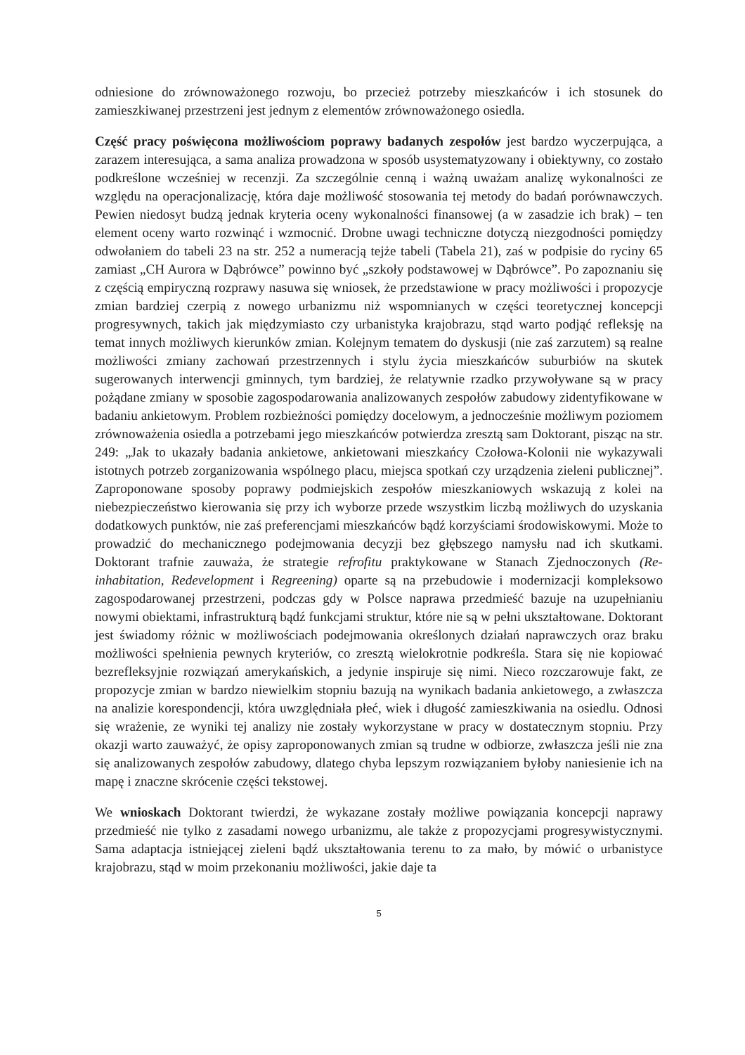odniesione do zrównoważonego rozwoju, bo przecież potrzeby mieszkańców i ich stosunek do zamieszkiwanej przestrzeni jest jednym z elementów zrównoważonego osiedla.
Część pracy poświęcona możliwościom poprawy badanych zespołów jest bardzo wyczerpująca, a zarazem interesująca, a sama analiza prowadzona w sposób usystematyzowany i obiektywny, co zostało podkreślone wcześniej w recenzji. Za szczególnie cenną i ważną uważam analizę wykonalności ze względu na operacjonalizację, która daje możliwość stosowania tej metody do badań porównawczych. Pewien niedosyt budzą jednak kryteria oceny wykonalności finansowej (a w zasadzie ich brak) – ten element oceny warto rozwinąć i wzmocnić. Drobne uwagi techniczne dotyczą niezgodności pomiędzy odwołaniem do tabeli 23 na str. 252 a numeracją tejże tabeli (Tabela 21), zaś w podpisie do ryciny 65 zamiast „CH Aurora w Dąbrówce” powinno być „szkoły podstawowej w Dąbrówce”. Po zapoznaniu się z częścią empiryczną rozprawy nasuwa się wniosek, że przedstawione w pracy możliwości i propozycje zmian bardziej czerpią z nowego urbanizmu niż wspomnianych w części teoretycznej koncepcji progresywnych, takich jak międzymiasto czy urbanistyka krajobrazu, stąd warto podjąć refleksję na temat innych możliwych kierunków zmian. Kolejnym tematem do dyskusji (nie zaś zarzutem) są realne możliwości zmiany zachowań przestrzennych i stylu życia mieszkańców suburbiów na skutek sugerowanych interwencji gminnych, tym bardziej, że relatywnie rzadko przywoływane są w pracy pożądane zmiany w sposobie zagospodarowania analizowanych zespołów zabudowy zidentyfikowane w badaniu ankietowym. Problem rozbieżności pomiędzy docelowym, a jednocześnie możliwym poziomem zrównoważenia osiedla a potrzebami jego mieszkańców potwierdza zresztą sam Doktorant, pisząc na str. 249: „Jak to ukazały badania ankietowe, ankietowani mieszkańcy Czołowa-Kolonii nie wykazywali istotnych potrzeb zorganizowania wspólnego placu, miejsca spotkań czy urządzenia zieleni publicznej”. Zaproponowane sposoby poprawy podmiejskich zespołów mieszkaniowych wskazują z kolei na niebezpieczeństwo kierowania się przy ich wyborze przede wszystkim liczbą możliwych do uzyskania dodatkowych punktów, nie zaś preferencjami mieszkańców bądź korzyściami środowiskowymi. Może to prowadzić do mechanicznego podejmowania decyzji bez głębszego namysłu nad ich skutkami. Doktorant trafnie zauważa, że strategie refrofitu praktykowane w Stanach Zjednoczonych (Re-inhabitation, Redevelopment i Regreening) oparte są na przebudowie i modernizacji kompleksowo zagospodarowanej przestrzeni, podczas gdy w Polsce naprawa przedmieść bazuje na uzupełnianiu nowymi obiektami, infrastrukturą bądź funkcjami struktur, które nie są w pełni ukształtowane. Doktorant jest świadomy różnic w możliwościach podejmowania określonych działań naprawczych oraz braku możliwości spełnienia pewnych kryteriów, co zresztą wielokrotnie podkreśla. Stara się nie kopiować bezrefleksyjnie rozwiązań amerykańskich, a jedynie inspiruje się nimi. Nieco rozczarowuje fakt, ze propozycje zmian w bardzo niewielkim stopniu bazują na wynikach badania ankietowego, a zwłaszcza na analizie korespondencji, która uwzględniała płeć, wiek i długość zamieszkiwania na osiedlu. Odnosi się wrażenie, ze wyniki tej analizy nie zostały wykorzystane w pracy w dostatecznym stopniu. Przy okazji warto zauważyć, że opisy zaproponowanych zmian są trudne w odbiorze, zwłaszcza jeśli nie zna się analizowanych zespołów zabudowy, dlatego chyba lepszym rozwiązaniem byłoby naniesienie ich na mapę i znaczne skrócenie części tekstowej.
We wnioskach Doktorant twierdzi, że wykazane zostały możliwe powiązania koncepcji naprawy przedmieść nie tylko z zasadami nowego urbanizmu, ale także z propozycjami progresywistycznymi. Sama adaptacja istniejącej zieleni bądź ukształtowania terenu to za mało, by mówić o urbanistyce krajobrazu, stąd w moim przekonaniu możliwości, jakie daje ta
5